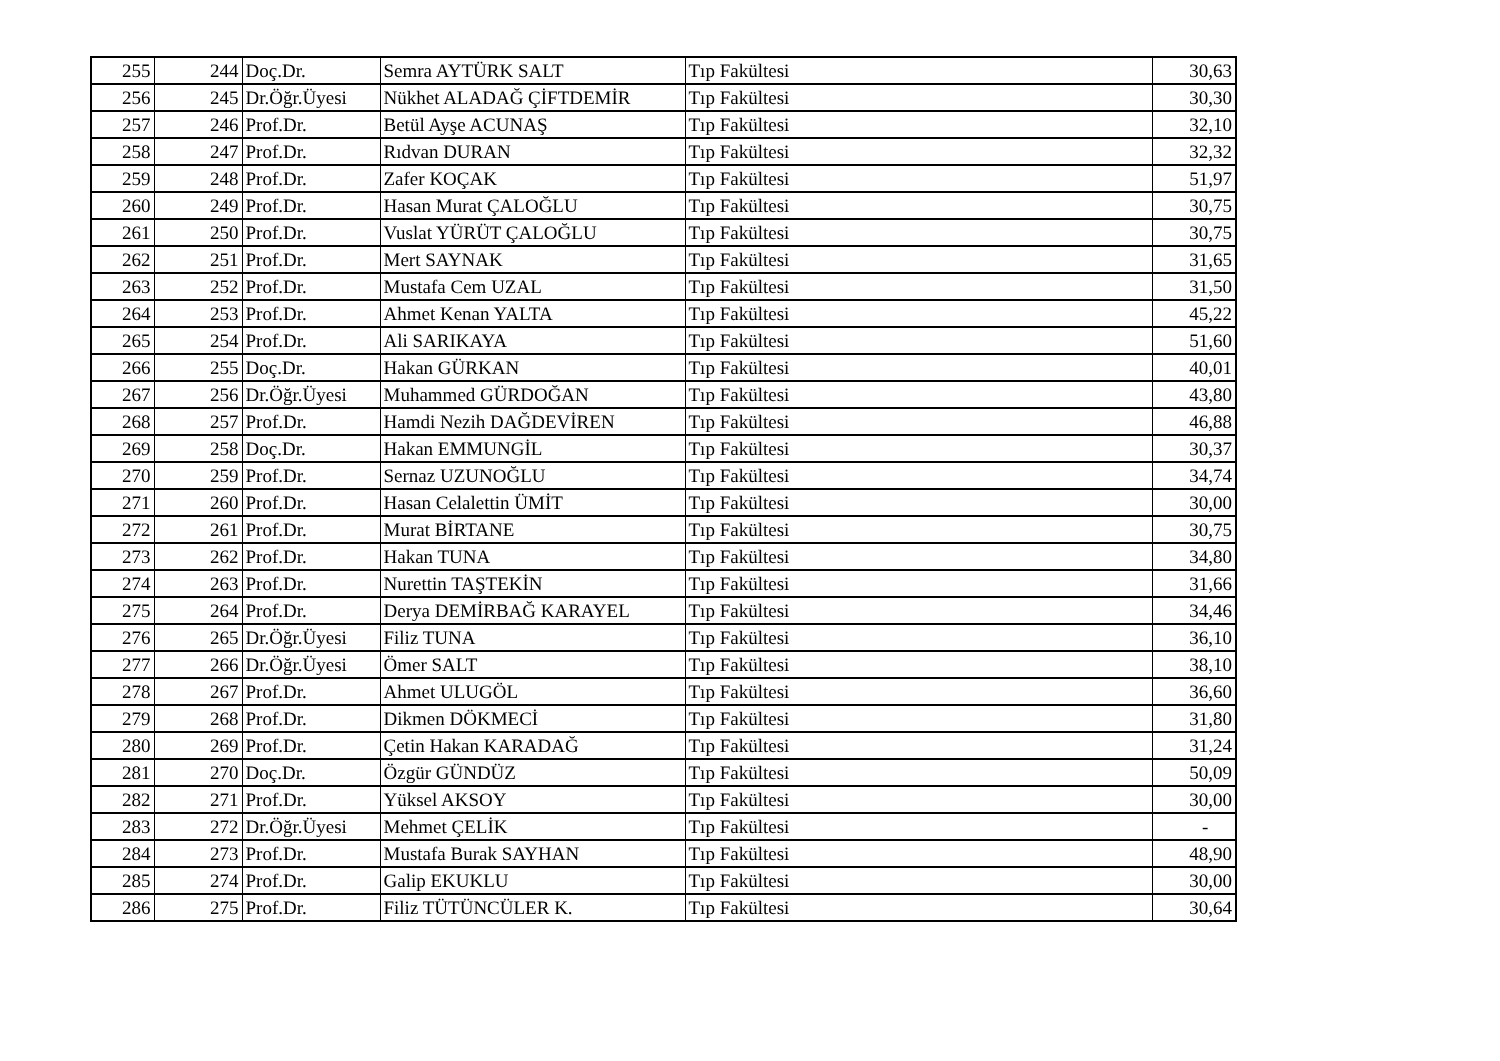| 255 | 244 | Doç.Dr. | Semra AYTÜRK SALT | Tıp Fakültesi | 30,63 |
| 256 | 245 | Dr.Öğr.Üyesi | Nükhet ALADAĞ ÇİFTDEMİR | Tıp Fakültesi | 30,30 |
| 257 | 246 | Prof.Dr. | Betül Ayşe ACUNAŞ | Tıp Fakültesi | 32,10 |
| 258 | 247 | Prof.Dr. | Rıdvan DURAN | Tıp Fakültesi | 32,32 |
| 259 | 248 | Prof.Dr. | Zafer KOÇAK | Tıp Fakültesi | 51,97 |
| 260 | 249 | Prof.Dr. | Hasan Murat ÇALOĞLU | Tıp Fakültesi | 30,75 |
| 261 | 250 | Prof.Dr. | Vuslat YÜRÜT ÇALOĞLU | Tıp Fakültesi | 30,75 |
| 262 | 251 | Prof.Dr. | Mert SAYNAK | Tıp Fakültesi | 31,65 |
| 263 | 252 | Prof.Dr. | Mustafa Cem UZAL | Tıp Fakültesi | 31,50 |
| 264 | 253 | Prof.Dr. | Ahmet Kenan YALTA | Tıp Fakültesi | 45,22 |
| 265 | 254 | Prof.Dr. | Ali SARIKAYA | Tıp Fakültesi | 51,60 |
| 266 | 255 | Doç.Dr. | Hakan GÜRKAN | Tıp Fakültesi | 40,01 |
| 267 | 256 | Dr.Öğr.Üyesi | Muhammed GÜRDOĞAN | Tıp Fakültesi | 43,80 |
| 268 | 257 | Prof.Dr. | Hamdi Nezih DAĞDEVİREN | Tıp Fakültesi | 46,88 |
| 269 | 258 | Doç.Dr. | Hakan EMMUNGİL | Tıp Fakültesi | 30,37 |
| 270 | 259 | Prof.Dr. | Sernaz UZUNOĞLU | Tıp Fakültesi | 34,74 |
| 271 | 260 | Prof.Dr. | Hasan Celalettin ÜMİT | Tıp Fakültesi | 30,00 |
| 272 | 261 | Prof.Dr. | Murat BİRTANE | Tıp Fakültesi | 30,75 |
| 273 | 262 | Prof.Dr. | Hakan TUNA | Tıp Fakültesi | 34,80 |
| 274 | 263 | Prof.Dr. | Nurettin TAŞTEKİN | Tıp Fakültesi | 31,66 |
| 275 | 264 | Prof.Dr. | Derya DEMİRBAĞ KARAYEL | Tıp Fakültesi | 34,46 |
| 276 | 265 | Dr.Öğr.Üyesi | Filiz TUNA | Tıp Fakültesi | 36,10 |
| 277 | 266 | Dr.Öğr.Üyesi | Ömer SALT | Tıp Fakültesi | 38,10 |
| 278 | 267 | Prof.Dr. | Ahmet ULUGÖL | Tıp Fakültesi | 36,60 |
| 279 | 268 | Prof.Dr. | Dikmen DÖKMECİ | Tıp Fakültesi | 31,80 |
| 280 | 269 | Prof.Dr. | Çetin Hakan KARADAĞ | Tıp Fakültesi | 31,24 |
| 281 | 270 | Doç.Dr. | Özgür GÜNDÜZ | Tıp Fakültesi | 50,09 |
| 282 | 271 | Prof.Dr. | Yüksel AKSOY | Tıp Fakültesi | 30,00 |
| 283 | 272 | Dr.Öğr.Üyesi | Mehmet ÇELİK | Tıp Fakültesi | - |
| 284 | 273 | Prof.Dr. | Mustafa Burak SAYHAN | Tıp Fakültesi | 48,90 |
| 285 | 274 | Prof.Dr. | Galip EKUKLU | Tıp Fakültesi | 30,00 |
| 286 | 275 | Prof.Dr. | Filiz TÜTÜNCÜLER K. | Tıp Fakültesi | 30,64 |